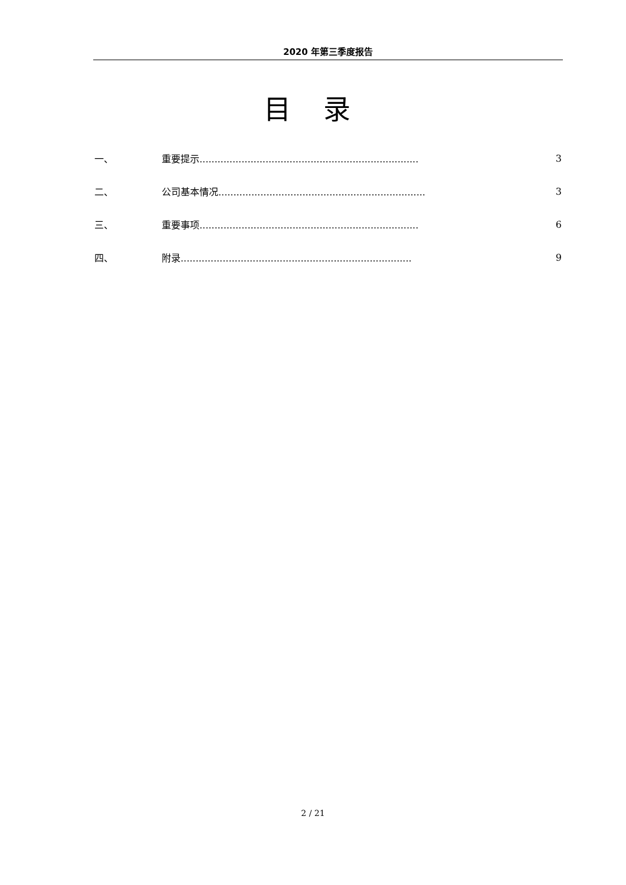2020 年第三季度报告
目 录
一、 重要提示......................................................................... 3
二、 公司基本情况..................................................................... 3
三、 重要事项......................................................................... 6
四、 附录............................................................................. 9
2 / 21